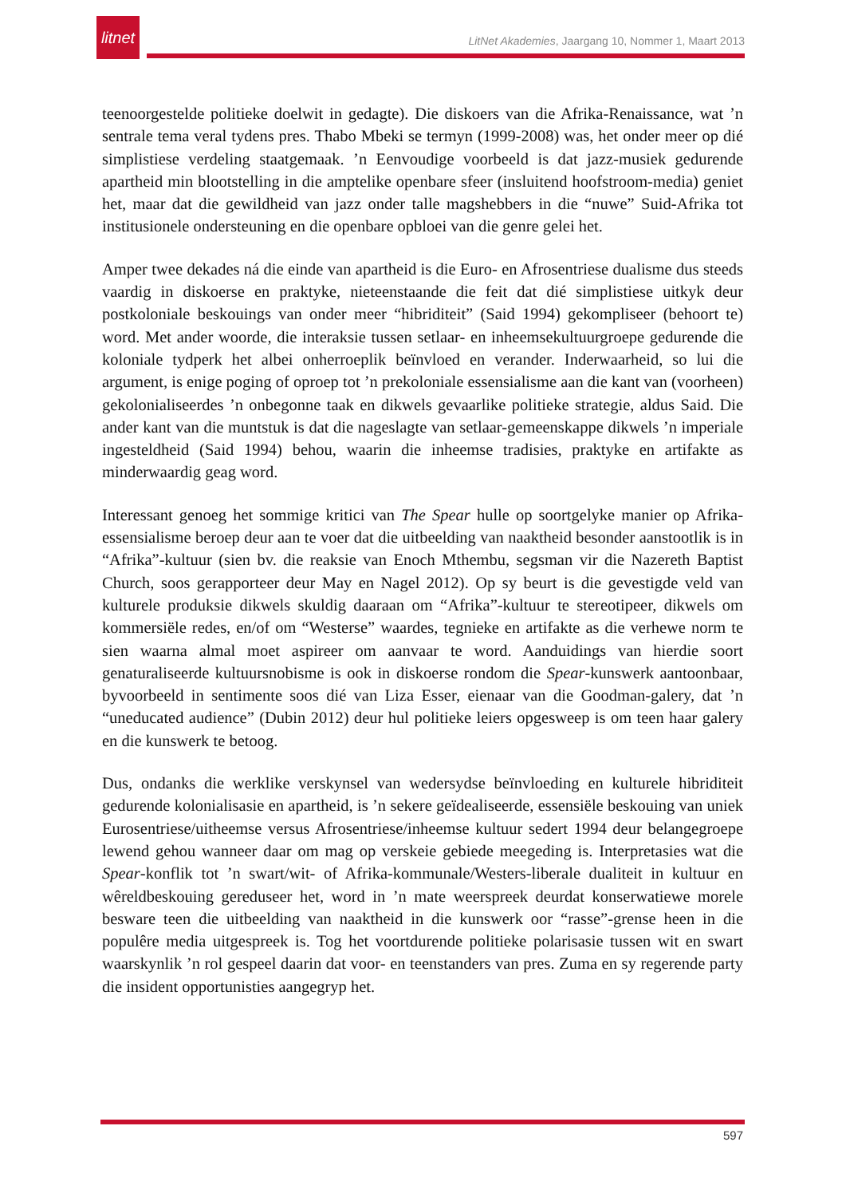litnet
LitNet Akademies, Jaargang 10, Nommer 1, Maart 2013
teenoorgestelde politieke doelwit in gedagte). Die diskoers van die Afrika-Renaissance, wat ’n sentrale tema veral tydens pres. Thabo Mbeki se termyn (1999-2008) was, het onder meer op dié simplistiese verdeling staatgemaak. ’n Eenvoudige voorbeeld is dat jazz-musiek gedurende apartheid min blootstelling in die amptelike openbare sfeer (insluitend hoofstroom-media) geniet het, maar dat die gewildheid van jazz onder talle magshebbers in die “nuwe” Suid-Afrika tot institusionele ondersteuning en die openbare opbloei van die genre gelei het.
Amper twee dekades ná die einde van apartheid is die Euro- en Afrosentriese dualisme dus steeds vaardig in diskoerse en praktyke, nieteenstaande die feit dat dié simplistiese uitkyk deur postkoloniale beskouings van onder meer “hibriditeit” (Said 1994) gekompliseer (behoort te) word. Met ander woorde, die interaksie tussen setlaar- en inheemsekultuurgroepe gedurende die koloniale tydperk het albei onherroeplik beïnvloed en verander. Inderwaarheid, so lui die argument, is enige poging of oproep tot ’n prekoloniale essensialisme aan die kant van (voorheen) gekolonialiseerdes ’n onbegonne taak en dikwels gevaarlike politieke strategie, aldus Said. Die ander kant van die muntstuk is dat die nageslagte van setlaar-gemeenskappe dikwels ’n imperiale ingesteldheid (Said 1994) behou, waarin die inheemse tradisies, praktyke en artifakte as minderwaardig geag word.
Interessant genoeg het sommige kritici van The Spear hulle op soortgelyke manier op Afrika-essensialisme beroep deur aan te voer dat die uitbeelding van naaktheid besonder aanstootlik is in “Afrika”-kultuur (sien bv. die reaksie van Enoch Mthembu, segsman vir die Nazereth Baptist Church, soos gerapporteer deur May en Nagel 2012). Op sy beurt is die gevestigde veld van kulturele produksie dikwels skuldig daaraan om “Afrika”-kultuur te stereotipeer, dikwels om kommersiële redes, en/of om “Westerse” waardes, tegnieke en artifakte as die verhewe norm te sien waarna almal moet aspireer om aanvaar te word. Aanduidings van hierdie soort genaturaliseerde kultuursnobisme is ook in diskoerse rondom die Spear-kunswerk aantoonbaar, byvoorbeeld in sentimente soos dié van Liza Esser, eienaar van die Goodman-galery, dat ’n “uneducated audience” (Dubin 2012) deur hul politieke leiers opgesweep is om teen haar galery en die kunswerk te betoog.
Dus, ondanks die werklike verskynsel van wedersydse beïnvloeding en kulturele hibriditeit gedurende kolonialisasie en apartheid, is ’n sekere geïdealiseerde, essensiële beskouing van uniek Eurosentriese/uitheemse versus Afrosentriese/inheemse kultuur sedert 1994 deur belangegroepe lewend gehou wanneer daar om mag op verskeie gebiede meegeding is. Interpretasies wat die Spear-konflik tot ’n swart/wit- of Afrika-kommunale/Westers-liberale dualiteit in kultuur en wêreldbeskouing gereduseer het, word in ’n mate weerspreek deurdat konserwatiewe morele besware teen die uitbeelding van naaktheid in die kunswerk oor “rasse”-grense heen in die populêre media uitgespreek is. Tog het voortdurende politieke polarisasie tussen wit en swart waarskynlik ’n rol gespeel daarin dat voor- en teenstanders van pres. Zuma en sy regerende party die insident opportunisties aangegryp het.
597